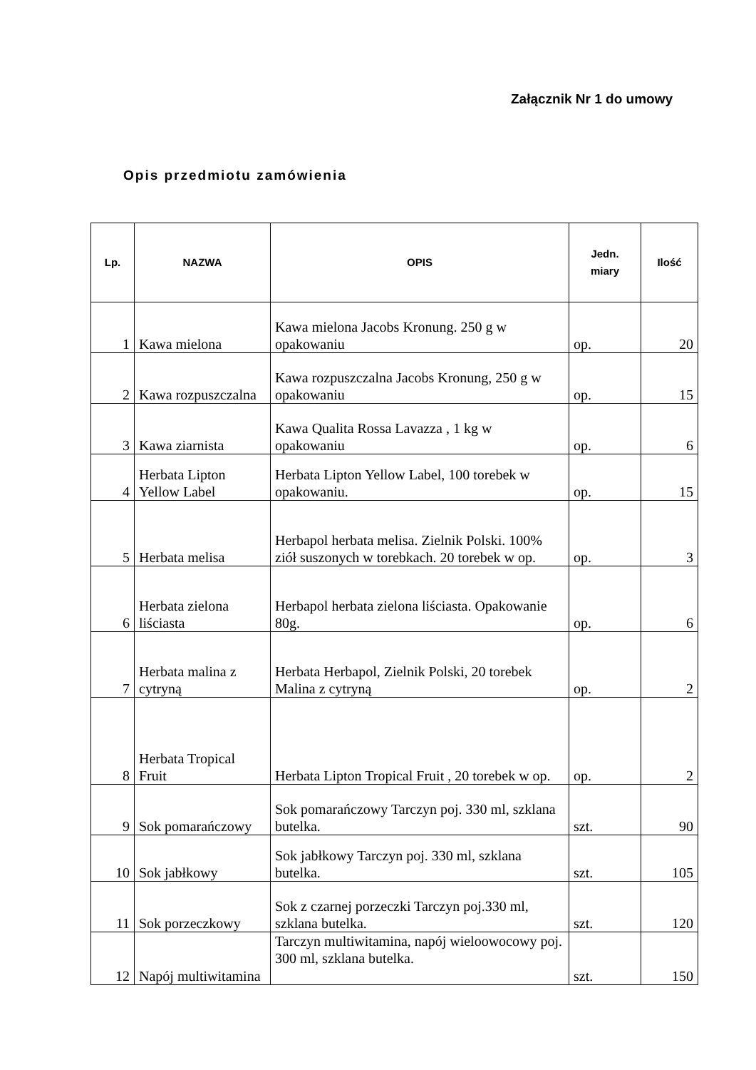Załącznik Nr 1 do umowy
Opis przedmiotu zamówienia
| Lp. | NAZWA | OPIS | Jedn. miary | Ilość |
| --- | --- | --- | --- | --- |
| 1 | Kawa mielona | Kawa mielona Jacobs Kronung. 250 g w opakowaniu | op. | 20 |
| 2 | Kawa rozpuszczalna | Kawa rozpuszczalna Jacobs Kronung, 250 g w opakowaniu | op. | 15 |
| 3 | Kawa ziarnista | Kawa Qualita Rossa Lavazza , 1 kg w opakowaniu | op. | 6 |
| 4 | Herbata Lipton Yellow Label | Herbata Lipton Yellow Label, 100 torebek w opakowaniu. | op. | 15 |
| 5 | Herbata melisa | Herbapol herbata melisa. Zielnik Polski. 100% ziół suszonych w torebkach. 20 torebek w op. | op. | 3 |
| 6 | Herbata zielona liściasta | Herbapol herbata zielona liściasta. Opakowanie 80g. | op. | 6 |
| 7 | Herbata malina z cytryną | Herbata Herbapol, Zielnik Polski, 20 torebek Malina z cytryną | op. | 2 |
| 8 | Herbata Tropical Fruit | Herbata Lipton Tropical Fruit , 20 torebek w op. | op. | 2 |
| 9 | Sok pomarańczowy | Sok pomarańczowy Tarczyn poj. 330 ml, szklana butelka. | szt. | 90 |
| 10 | Sok jabłkowy | Sok jabłkowy Tarczyn poj. 330 ml, szklana butelka. | szt. | 105 |
| 11 | Sok porzeczkowy | Sok z czarnej porzeczki Tarczyn poj.330 ml, szklana butelka. | szt. | 120 |
| 12 | Napój multiwitamina | Tarczyn multiwitamina, napój wieloowocowy poj. 300 ml, szklana butelka. | szt. | 150 |